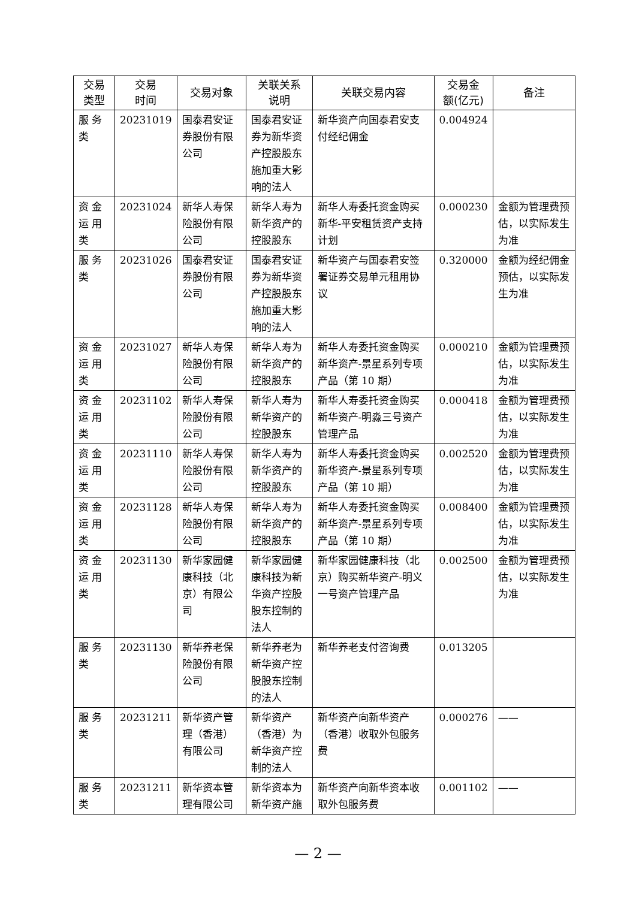| 交易 类型 | 交易 时间 | 交易对象 | 关联关系 说明 | 关联交易内容 | 交易金 额(亿元) | 备注 |
| --- | --- | --- | --- | --- | --- | --- |
| 服 务 类 | 20231019 | 国泰君安证券股份有限公司 | 国泰君安证券为新华资产控股股东施加重大影响的法人 | 新华资产向国泰君安支付经纪佣金 | 0.004924 | |
| 资 金 运 用 类 | 20231024 | 新华人寿保险股份有限公司 | 新华人寿为新华资产的控股股东 | 新华人寿委托资金购买新华-平安租赁资产支持计划 | 0.000230 | 金额为管理费预估，以实际发生为准 |
| 服 务 类 | 20231026 | 国泰君安证券股份有限公司 | 国泰君安证券为新华资产控股股东施加重大影响的法人 | 新华资产与国泰君安签署证券交易单元租用协议 | 0.320000 | 金额为经纪佣金预估，以实际发生为准 |
| 资 金 运 用 类 | 20231027 | 新华人寿保险股份有限公司 | 新华人寿为新华资产的控股股东 | 新华人寿委托资金购买新华资产-景星系列专项产品（第 10 期） | 0.000210 | 金额为管理费预估，以实际发生为准 |
| 资 金 运 用 类 | 20231102 | 新华人寿保险股份有限公司 | 新华人寿为新华资产的控股股东 | 新华人寿委托资金购买新华资产-明淼三号资产管理产品 | 0.000418 | 金额为管理费预估，以实际发生为准 |
| 资 金 运 用 类 | 20231110 | 新华人寿保险股份有限公司 | 新华人寿为新华资产的控股股东 | 新华人寿委托资金购买新华资产-景星系列专项产品（第 10 期） | 0.002520 | 金额为管理费预估，以实际发生为准 |
| 资 金 运 用 类 | 20231128 | 新华人寿保险股份有限公司 | 新华人寿为新华资产的控股股东 | 新华人寿委托资金购买新华资产-景星系列专项产品（第 10 期） | 0.008400 | 金额为管理费预估，以实际发生为准 |
| 资 金 运 用 类 | 20231130 | 新华家园健康科技（北京）有限公司 | 新华家园健康科技为新华资产控股股东控制的法人 | 新华家园健康科技（北京）购买新华资产-明义一号资产管理产品 | 0.002500 | 金额为管理费预估，以实际发生为准 |
| 服 务 类 | 20231130 | 新华养老保险股份有限公司 | 新华养老为新华资产控股股东控制的法人 | 新华养老支付咨询费 | 0.013205 | |
| 服 务 类 | 20231211 | 新华资产管理（香港）有限公司 | 新华资产（香港）为新华资产控制的法人 | 新华资产向新华资产（香港）收取外包服务费 | 0.000276 | —— |
| 服 务 类 | 20231211 | 新华资本管理有限公司 | 新华资本为新华资产施 | 新华资产向新华资本收取外包服务费 | 0.001102 | —— |
— 2 —